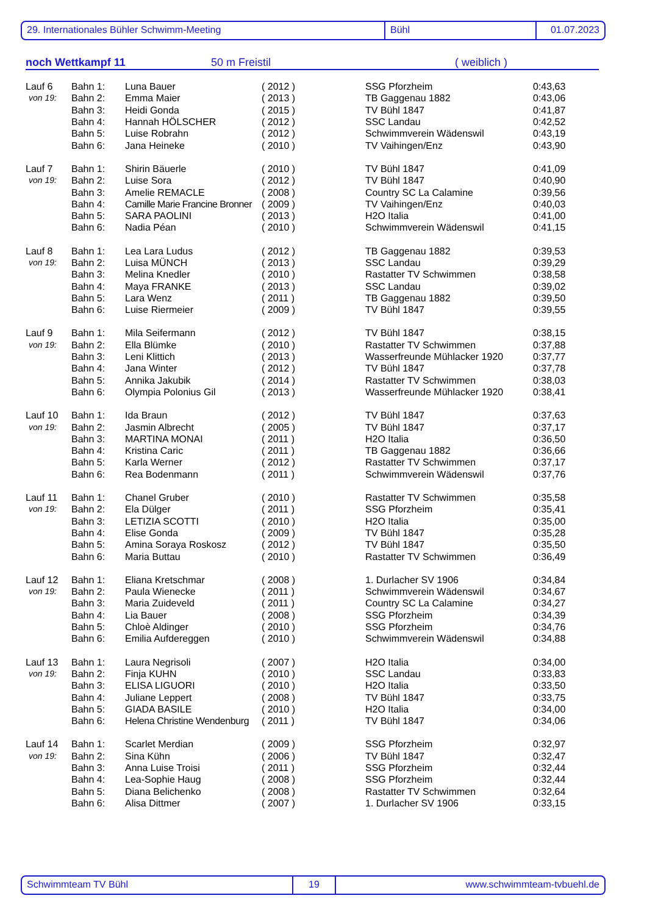29. Internationales Bühler Schwimm-Meeting Bühl 01.07.2023
noch Wettkampf 11 50 m Freistil ( weiblich )
| Lauf 6 | Bahn 1: | Luna Bauer | ( 2012 ) | SSG Pforzheim | 0:43,63 |
| von 19: | Bahn 2: | Emma Maier | ( 2013 ) | TB Gaggenau 1882 | 0:43,06 |
| | Bahn 3: | Heidi Gonda | ( 2015 ) | TV Bühl 1847 | 0:41,87 |
| | Bahn 4: | Hannah HÖLSCHER | ( 2012 ) | SSC Landau | 0:42,52 |
| | Bahn 5: | Luise Robrahn | ( 2012 ) | Schwimmverein Wädenswil | 0:43,19 |
| | Bahn 6: | Jana Heineke | ( 2010 ) | TV Vaihingen/Enz | 0:43,90 |
| Lauf 7 | Bahn 1: | Shirin Bäuerle | ( 2010 ) | TV Bühl 1847 | 0:41,09 |
| von 19: | Bahn 2: | Luise Sora | ( 2012 ) | TV Bühl 1847 | 0:40,90 |
| | Bahn 3: | Amelie REMACLE | ( 2008 ) | Country SC La Calamine | 0:39,56 |
| | Bahn 4: | Camille Marie Francine Bronner | ( 2009 ) | TV Vaihingen/Enz | 0:40,03 |
| | Bahn 5: | SARA PAOLINI | ( 2013 ) | H2O Italia | 0:41,00 |
| | Bahn 6: | Nadia Péan | ( 2010 ) | Schwimmverein Wädenswil | 0:41,15 |
| Lauf 8 | Bahn 1: | Lea Lara Ludus | ( 2012 ) | TB Gaggenau 1882 | 0:39,53 |
| von 19: | Bahn 2: | Luisa MÜNCH | ( 2013 ) | SSC Landau | 0:39,29 |
| | Bahn 3: | Melina Knedler | ( 2010 ) | Rastatter TV Schwimmen | 0:38,58 |
| | Bahn 4: | Maya FRANKE | ( 2013 ) | SSC Landau | 0:39,02 |
| | Bahn 5: | Lara Wenz | ( 2011 ) | TB Gaggenau 1882 | 0:39,50 |
| | Bahn 6: | Luise Riermeier | ( 2009 ) | TV Bühl 1847 | 0:39,55 |
| Lauf 9 | Bahn 1: | Mila Seifermann | ( 2012 ) | TV Bühl 1847 | 0:38,15 |
| von 19: | Bahn 2: | Ella Blümke | ( 2010 ) | Rastatter TV Schwimmen | 0:37,88 |
| | Bahn 3: | Leni Klittich | ( 2013 ) | Wasserfreunde Mühlacker 1920 | 0:37,77 |
| | Bahn 4: | Jana Winter | ( 2012 ) | TV Bühl 1847 | 0:37,78 |
| | Bahn 5: | Annika Jakubik | ( 2014 ) | Rastatter TV Schwimmen | 0:38,03 |
| | Bahn 6: | Olympia Polonius Gil | ( 2013 ) | Wasserfreunde Mühlacker 1920 | 0:38,41 |
| Lauf 10 | Bahn 1: | Ida Braun | ( 2012 ) | TV Bühl 1847 | 0:37,63 |
| von 19: | Bahn 2: | Jasmin Albrecht | ( 2005 ) | TV Bühl 1847 | 0:37,17 |
| | Bahn 3: | MARTINA MONAI | ( 2011 ) | H2O Italia | 0:36,50 |
| | Bahn 4: | Kristina Caric | ( 2011 ) | TB Gaggenau 1882 | 0:36,66 |
| | Bahn 5: | Karla Werner | ( 2012 ) | Rastatter TV Schwimmen | 0:37,17 |
| | Bahn 6: | Rea Bodenmann | ( 2011 ) | Schwimmverein Wädenswil | 0:37,76 |
| Lauf 11 | Bahn 1: | Chanel Gruber | ( 2010 ) | Rastatter TV Schwimmen | 0:35,58 |
| von 19: | Bahn 2: | Ela Dülger | ( 2011 ) | SSG Pforzheim | 0:35,41 |
| | Bahn 3: | LETIZIA SCOTTI | ( 2010 ) | H2O Italia | 0:35,00 |
| | Bahn 4: | Elise Gonda | ( 2009 ) | TV Bühl 1847 | 0:35,28 |
| | Bahn 5: | Amina Soraya Roskosz | ( 2012 ) | TV Bühl 1847 | 0:35,50 |
| | Bahn 6: | Maria Buttau | ( 2010 ) | Rastatter TV Schwimmen | 0:36,49 |
| Lauf 12 | Bahn 1: | Eliana Kretschmar | ( 2008 ) | 1. Durlacher SV 1906 | 0:34,84 |
| von 19: | Bahn 2: | Paula Wienecke | ( 2011 ) | Schwimmverein Wädenswil | 0:34,67 |
| | Bahn 3: | Maria Zuideveld | ( 2011 ) | Country SC La Calamine | 0:34,27 |
| | Bahn 4: | Lia Bauer | ( 2008 ) | SSG Pforzheim | 0:34,39 |
| | Bahn 5: | Chloè Aldinger | ( 2010 ) | SSG Pforzheim | 0:34,76 |
| | Bahn 6: | Emilia Aufdereggen | ( 2010 ) | Schwimmverein Wädenswil | 0:34,88 |
| Lauf 13 | Bahn 1: | Laura Negrisoli | ( 2007 ) | H2O Italia | 0:34,00 |
| von 19: | Bahn 2: | Finja KUHN | ( 2010 ) | SSC Landau | 0:33,83 |
| | Bahn 3: | ELISA LIGUORI | ( 2010 ) | H2O Italia | 0:33,50 |
| | Bahn 4: | Juliane Leppert | ( 2008 ) | TV Bühl 1847 | 0:33,75 |
| | Bahn 5: | GIADA BASILE | ( 2010 ) | H2O Italia | 0:34,00 |
| | Bahn 6: | Helena Christine Wendenburg | ( 2011 ) | TV Bühl 1847 | 0:34,06 |
| Lauf 14 | Bahn 1: | Scarlet Merdian | ( 2009 ) | SSG Pforzheim | 0:32,97 |
| von 19: | Bahn 2: | Sina Kühn | ( 2006 ) | TV Bühl 1847 | 0:32,47 |
| | Bahn 3: | Anna Luise Troisi | ( 2011 ) | SSG Pforzheim | 0:32,44 |
| | Bahn 4: | Lea-Sophie Haug | ( 2008 ) | SSG Pforzheim | 0:32,44 |
| | Bahn 5: | Diana Belichenko | ( 2008 ) | Rastatter TV Schwimmen | 0:32,64 |
| | Bahn 6: | Alisa Dittmer | ( 2007 ) | 1. Durlacher SV 1906 | 0:33,15 |
Schwimmteam TV Bühl 19 www.schwimmteam-tvbuehl.de